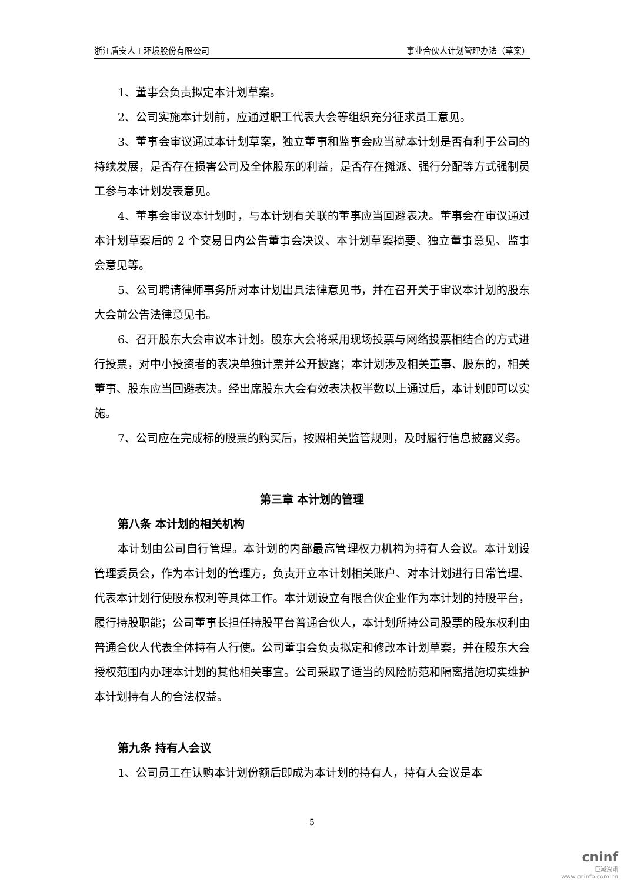浙江盾安人工环境股份有限公司 事业合伙人计划管理办法（草案）
1、董事会负责拟定本计划草案。
2、公司实施本计划前，应通过职工代表大会等组织充分征求员工意见。
3、董事会审议通过本计划草案，独立董事和监事会应当就本计划是否有利于公司的持续发展，是否存在损害公司及全体股东的利益，是否存在摊派、强行分配等方式强制员工参与本计划发表意见。
4、董事会审议本计划时，与本计划有关联的董事应当回避表决。董事会在审议通过本计划草案后的 2 个交易日内公告董事会决议、本计划草案摘要、独立董事意见、监事会意见等。
5、公司聘请律师事务所对本计划出具法律意见书，并在召开关于审议本计划的股东大会前公告法律意见书。
6、召开股东大会审议本计划。股东大会将采用现场投票与网络投票相结合的方式进行投票，对中小投资者的表决单独计票并公开披露；本计划涉及相关董事、股东的，相关董事、股东应当回避表决。经出席股东大会有效表决权半数以上通过后，本计划即可以实施。
7、公司应在完成标的股票的购买后，按照相关监管规则，及时履行信息披露义务。
第三章 本计划的管理
第八条 本计划的相关机构
本计划由公司自行管理。本计划的内部最高管理权力机构为持有人会议。本计划设管理委员会，作为本计划的管理方，负责开立本计划相关账户、对本计划进行日常管理、代表本计划行使股东权利等具体工作。本计划设立有限合伙企业作为本计划的持股平台，履行持股职能；公司董事长担任持股平台普通合伙人，本计划所持公司股票的股东权利由普通合伙人代表全体持有人行使。公司董事会负责拟定和修改本计划草案，并在股东大会授权范围内办理本计划的其他相关事宜。公司采取了适当的风险防范和隔离措施切实维护本计划持有人的合法权益。
第九条 持有人会议
1、公司员工在认购本计划份额后即成为本计划的持有人，持有人会议是本
5
cninf
巨潮资讯
www.cninfo.com.cn